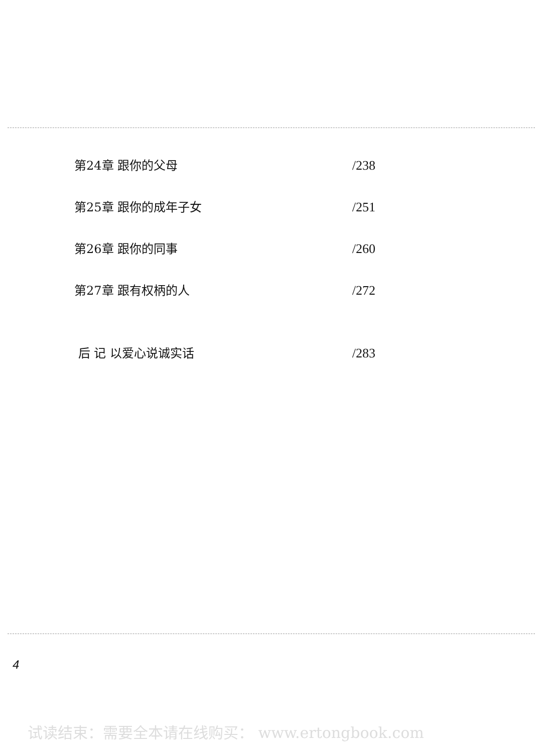第24章 跟你的父母 /238
第25章 跟你的成年子女 /251
第26章 跟你的同事 /260
第27章 跟有权柄的人 /272
后 记 以爱心说诚实话 /283
4
试读结束：需要全本请在线购买： www.ertongbook.com